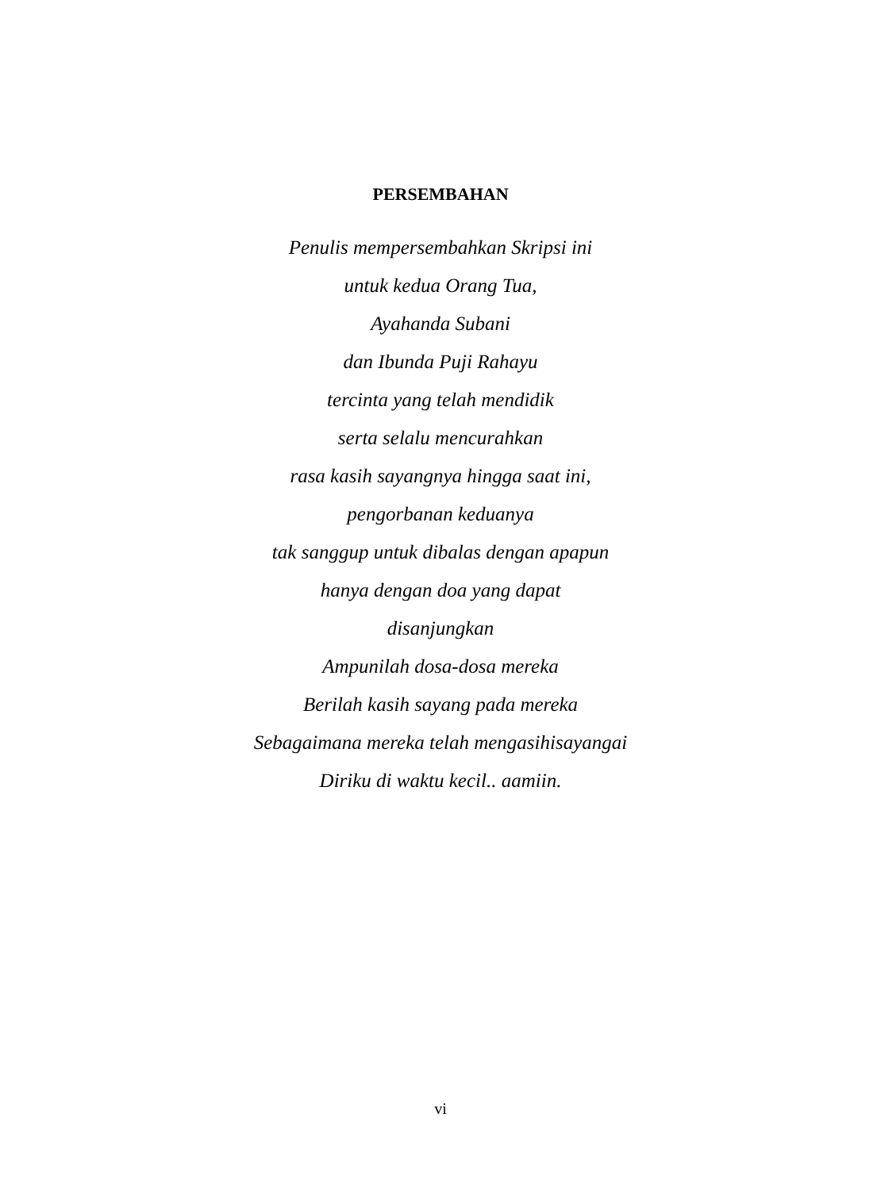PERSEMBAHAN
Penulis mempersembahkan Skripsi ini
untuk kedua Orang Tua,
Ayahanda Subani
dan Ibunda Puji Rahayu
tercinta yang telah mendidik
serta selalu mencurahkan
rasa kasih sayangnya hingga saat ini,
pengorbanan keduanya
tak sanggup untuk dibalas dengan apapun
hanya dengan doa yang dapat
disanjungkan
Ampunilah dosa-dosa mereka
Berilah kasih sayang pada mereka
Sebagaimana mereka telah mengasihisayangai
Diriku di waktu kecil.. aamiin.
vi